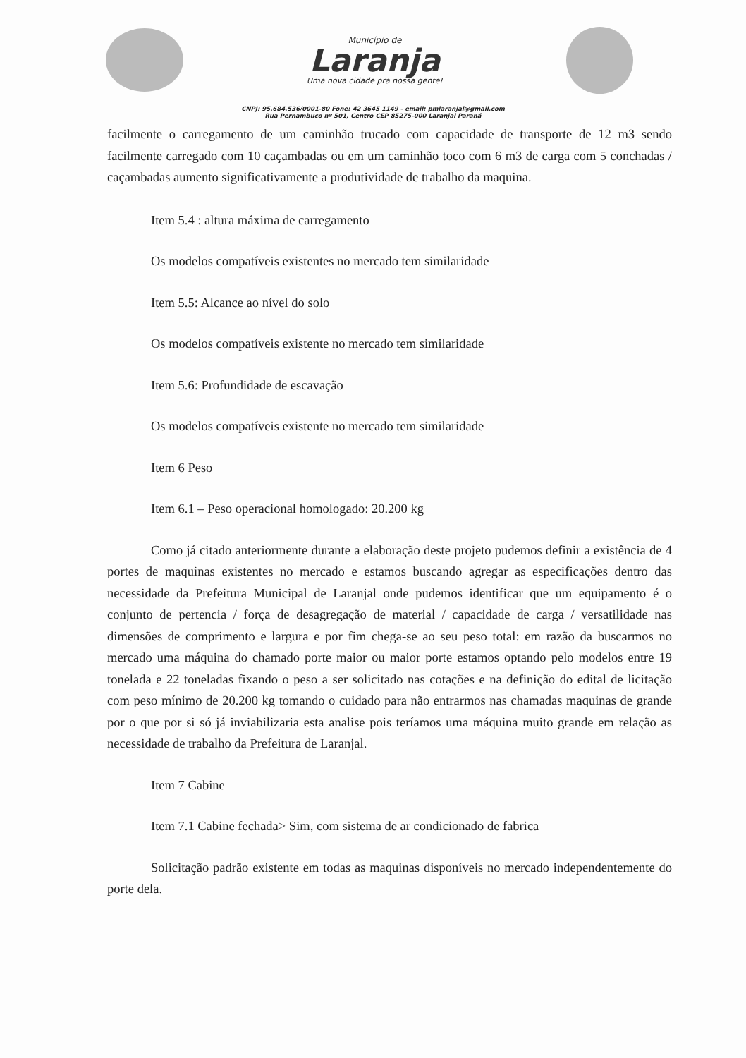Município de
Laranja
Uma nova cidade pra nossa gente!
CNPJ: 95.684.536/0001-80 Fone: 42 3645 1149 - email: pmlaranjal@gmail.com
Rua Pernambuco nº 501, Centro CEP 85275-000 Laranjal Paraná
facilmente o carregamento de um caminhão trucado com capacidade de transporte de 12 m3 sendo facilmente carregado com 10 caçambadas ou em um caminhão toco com 6 m3 de carga com 5 conchadas / caçambadas aumento significativamente a produtividade de trabalho da maquina.
Item 5.4 : altura máxima de carregamento
Os modelos compatíveis existentes no mercado tem similaridade
Item 5.5: Alcance ao nível do solo
Os modelos compatíveis existente no mercado tem similaridade
Item 5.6: Profundidade de escavação
Os modelos compatíveis existente no mercado tem similaridade
Item 6 Peso
Item 6.1 – Peso operacional homologado: 20.200 kg
Como já citado anteriormente durante a elaboração deste projeto pudemos definir a existência de 4 portes de maquinas existentes no mercado e estamos buscando agregar as especificações dentro das necessidade da Prefeitura Municipal de Laranjal onde pudemos identificar que um equipamento é o conjunto de pertencia / força de desagregação de material / capacidade de carga / versatilidade nas dimensões de comprimento e largura e por fim chega-se ao seu peso total: em razão da buscarmos no mercado uma máquina do chamado porte maior ou maior porte estamos optando pelo modelos entre 19 tonelada e 22 toneladas fixando o peso a ser solicitado nas cotações e na definição do edital de licitação com peso mínimo de 20.200 kg tomando o cuidado para não entrarmos nas chamadas maquinas de grande por o que por si só já inviabilizaria esta analise pois teríamos uma máquina muito grande em relação as necessidade de trabalho da Prefeitura de Laranjal.
Item 7 Cabine
Item 7.1 Cabine fechada> Sim, com sistema de ar condicionado de fabrica
Solicitação padrão existente em todas as maquinas disponíveis no mercado independentemente do porte dela.